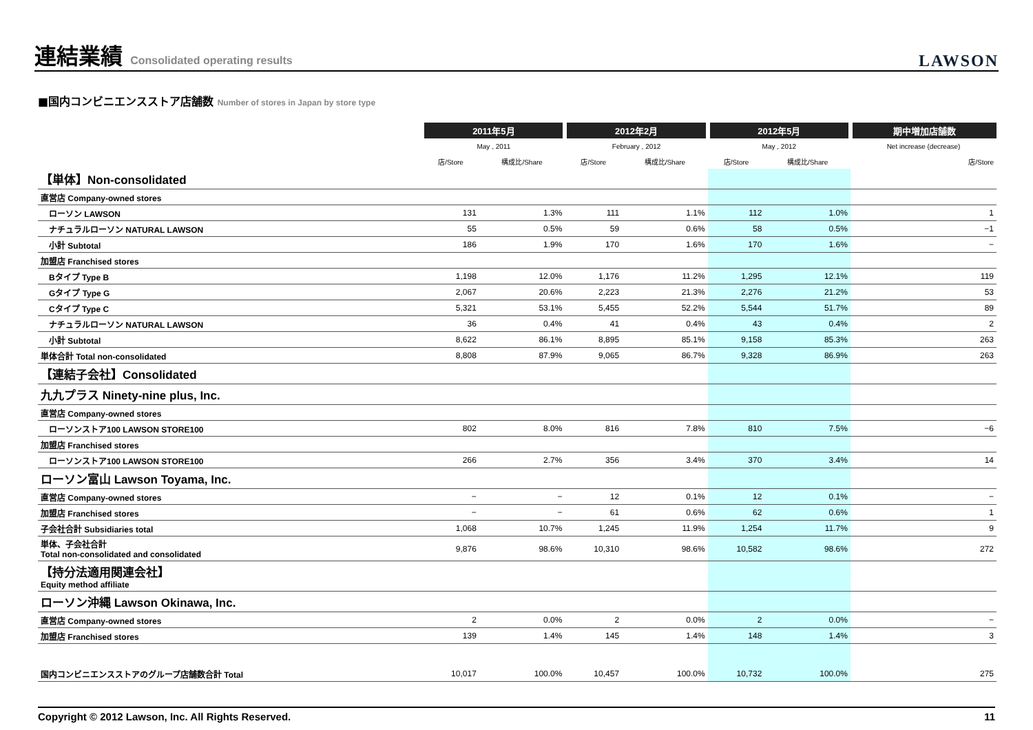連結業績 Consolidated operating results
LAWSON
■国内コンビニエンスストア店舗数 Number of stores in Japan by store type
| | 2011年5月 | | 2012年2月 | | 2012年5月 | | 期中増加店舗数 |
| --- | --- | --- | --- | --- | --- | --- | --- |
| | May , 2011 | | February , 2012 | | May , 2012 | | Net increase (decrease) |
| | 店/Store | 構成比/Share | 店/Store | 構成比/Share | 店/Store | 構成比/Share | 店/Store |
| 【単体】Non-consolidated | | | | | | | |
| 直営店 Company-owned stores | | | | | | | |
| ローソン LAWSON | 131 | 1.3% | 111 | 1.1% | 112 | 1.0% | 1 |
| ナチュラルローソン NATURAL LAWSON | 55 | 0.5% | 59 | 0.6% | 58 | 0.5% | −1 |
| 小計 Subtotal | 186 | 1.9% | 170 | 1.6% | 170 | 1.6% | − |
| 加盟店 Franchised stores | | | | | | | |
| Bタイプ Type B | 1,198 | 12.0% | 1,176 | 11.2% | 1,295 | 12.1% | 119 |
| Gタイプ Type G | 2,067 | 20.6% | 2,223 | 21.3% | 2,276 | 21.2% | 53 |
| Cタイプ Type C | 5,321 | 53.1% | 5,455 | 52.2% | 5,544 | 51.7% | 89 |
| ナチュラルローソン NATURAL LAWSON | 36 | 0.4% | 41 | 0.4% | 43 | 0.4% | 2 |
| 小計 Subtotal | 8,622 | 86.1% | 8,895 | 85.1% | 9,158 | 85.3% | 263 |
| 単体合計 Total non-consolidated | 8,808 | 87.9% | 9,065 | 86.7% | 9,328 | 86.9% | 263 |
| 【連結子会社】Consolidated | | | | | | | |
| 九九プラス Ninety-nine plus, Inc. | | | | | | | |
| 直営店 Company-owned stores | | | | | | | |
| ローソンストア100 LAWSON STORE100 | 802 | 8.0% | 816 | 7.8% | 810 | 7.5% | −6 |
| 加盟店 Franchised stores | | | | | | | |
| ローソンストア100 LAWSON STORE100 | 266 | 2.7% | 356 | 3.4% | 370 | 3.4% | 14 |
| ローソン富山 Lawson Toyama, Inc. | | | | | | | |
| 直営店 Company-owned stores | − | − | 12 | 0.1% | 12 | 0.1% | − |
| 加盟店 Franchised stores | − | − | 61 | 0.6% | 62 | 0.6% | 1 |
| 子会社合計 Subsidiaries total | 1,068 | 10.7% | 1,245 | 11.9% | 1,254 | 11.7% | 9 |
| 単体、子会社合計 Total non-consolidated and consolidated | 9,876 | 98.6% | 10,310 | 98.6% | 10,582 | 98.6% | 272 |
| 【持分法適用関連会社】 Equity method affiliate | | | | | | | |
| ローソン沖縄 Lawson Okinawa, Inc. | | | | | | | |
| 直営店 Company-owned stores | 2 | 0.0% | 2 | 0.0% | 2 | 0.0% | − |
| 加盟店 Franchised stores | 139 | 1.4% | 145 | 1.4% | 148 | 1.4% | 3 |
| 国内コンビニエンスストアのグループ店舗数合計 Total | 10,017 | 100.0% | 10,457 | 100.0% | 10,732 | 100.0% | 275 |
Copyright © 2012 Lawson, Inc. All Rights Reserved. 11